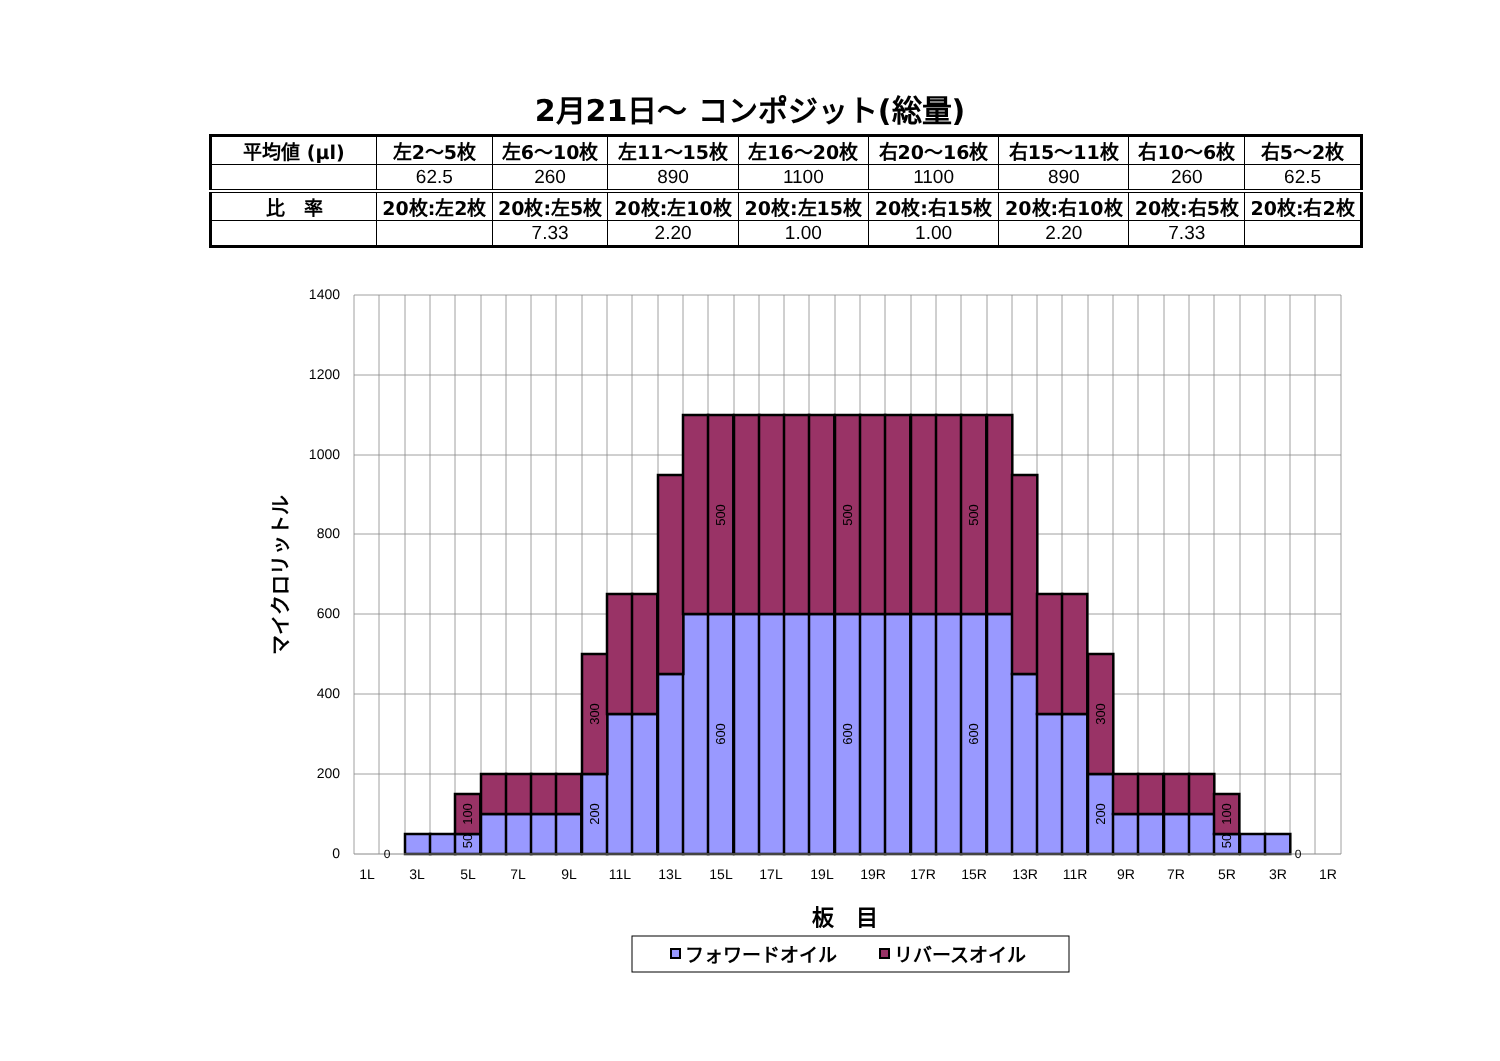2月21日～ コンポジット(総量)
| 平均値 (μl) | 左2～5枚 | 左6～10枚 | 左11～15枚 | 左16～20枚 | 右20～16枚 | 右15～11枚 | 右10～6枚 | 右5～2枚 |
| --- | --- | --- | --- | --- | --- | --- | --- | --- |
| | 62.5 | 260 | 890 | 1100 | 1100 | 890 | 260 | 62.5 |
| 比 率 | 20枚:左2枚 | 20枚:左5枚 | 20枚:左10枚 | 20枚:左15枚 | 20枚:右15枚 | 20枚:右10枚 | 20枚:右5枚 | 20枚:右2枚 |
| | | 7.33 | 2.20 | 1.00 | 1.00 | 2.20 | 7.33 | |
1400
1200
1000
800
600
400
200
0
0
0
50
100
200
300
600
500
600
500
600
500
200
300
50
100
1L
3L
5L
7L
9L
11L
13L
15L
17L
19L
19R
17R
15R
13R
11R
9R
7R
5R
3R
1R
マイクロリットル
板　目
フォワードオイル
リバースオイル